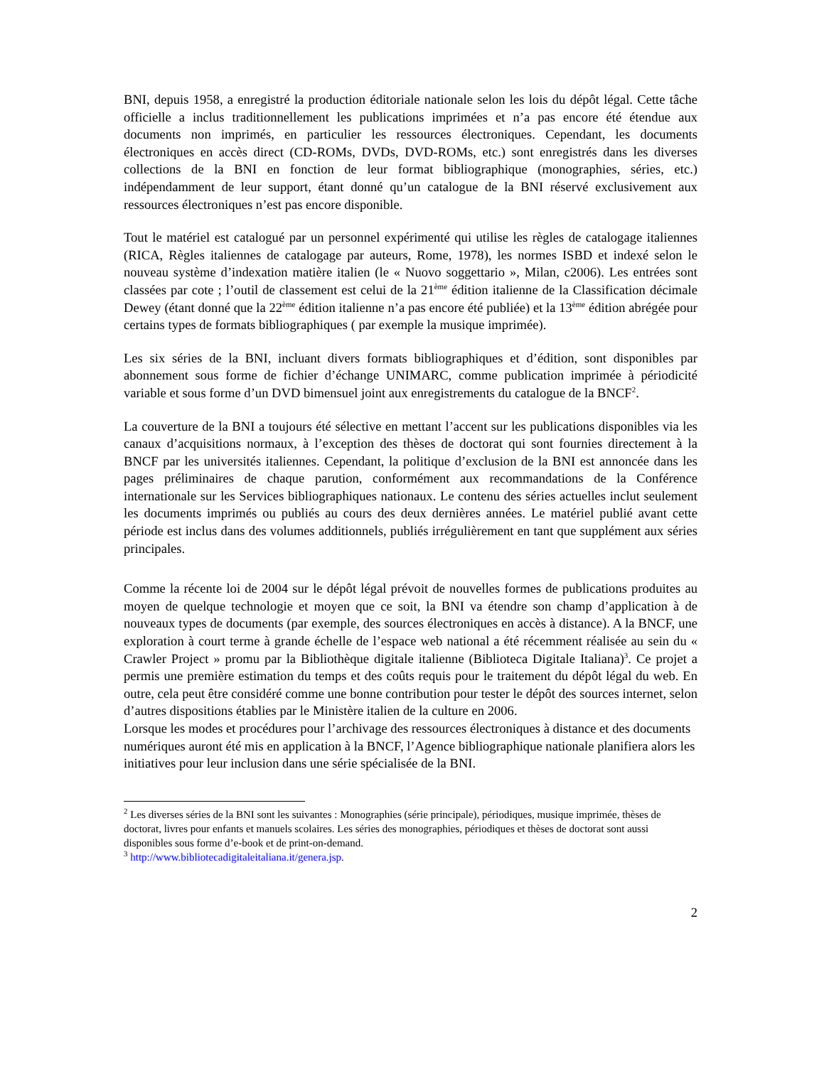BNI, depuis 1958, a enregistré la production éditoriale nationale selon les lois du dépôt légal. Cette tâche officielle a inclus traditionnellement les publications imprimées et n’a pas encore été étendue aux documents non imprimés, en particulier les ressources électroniques. Cependant, les documents électroniques en accès direct (CD-ROMs, DVDs, DVD-ROMs, etc.) sont enregistrés dans les diverses collections de la BNI en fonction de leur format bibliographique (monographies, séries, etc.) indépendamment de leur support, étant donné qu’un catalogue de la BNI réservé exclusivement aux ressources électroniques n’est pas encore disponible.
Tout le matériel est catalogué par un personnel expérimenté qui utilise les règles de catalogage italiennes (RICA, Règles italiennes de catalogage par auteurs, Rome, 1978), les normes ISBD et indexé selon le nouveau système d’indexation matière italien (le « Nuovo soggettario », Milan, c2006). Les entrées sont classées par cote ; l’outil de classement est celui de la 21<sup>ème</sup> édition italienne de la Classification décimale Dewey (étant donné que la 22<sup>ème</sup> édition italienne n’a pas encore été publiée) et la 13<sup>ème</sup> édition abrégée pour certains types de formats bibliographiques ( par exemple la musique imprimée).
Les six séries de la BNI, incluant divers formats bibliographiques et d’édition, sont disponibles par abonnement sous forme de fichier d’échange UNIMARC, comme publication imprimée à périodicité variable et sous forme d’un DVD bimensuel joint aux enregistrements du catalogue de la BNCF<sup>2</sup>.
La couverture de la BNI a toujours été sélective en mettant l’accent sur les publications disponibles via les canaux d’acquisitions normaux, à l’exception des thèses de doctorat qui sont fournies directement à la BNCF par les universités italiennes. Cependant, la politique d’exclusion de la BNI est annoncée dans les pages préliminaires de chaque parution, conformément aux recommandations de la Conférence internationale sur les Services bibliographiques nationaux. Le contenu des séries actuelles inclut seulement les documents imprimés ou publiés au cours des deux dernières années. Le matériel publié avant cette période est inclus dans des volumes additionnels, publiés irrégulièrement en tant que supplément aux séries principales.
Comme la récente loi de 2004 sur le dépôt légal prévoit de nouvelles formes de publications produites au moyen de quelque technologie et moyen que ce soit, la BNI va étendre son champ d’application à de nouveaux types de documents (par exemple, des sources électroniques en accès à distance). A la BNCF, une exploration à court terme à grande échelle de l’espace web national a été récemment réalisée au sein du « Crawler Project » promu par la Bibliothèque digitale italienne (Biblioteca Digitale Italiana)<sup>3</sup>. Ce projet a permis une première estimation du temps et des coûts requis pour le traitement du dépôt légal du web. En outre, cela peut être considéré comme une bonne contribution pour tester le dépôt des sources internet, selon d’autres dispositions établies par le Ministère italien de la culture en 2006.
Lorsque les modes et procédures pour l’archivage des ressources électroniques à distance et des documents numériques auront été mis en application à la BNCF, l’Agence bibliographique nationale planifiera alors les initiatives pour leur inclusion dans une série spécialisée de la BNI.
<sup>2</sup> Les diverses séries de la BNI sont les suivantes : Monographies (série principale), périodiques, musique imprimée, thèses de doctorat, livres pour enfants et manuels scolaires. Les séries des monographies, périodiques et thèses de doctorat sont aussi disponibles sous forme d’e-book et de print-on-demand.
<sup>3</sup> http://www.bibliotecadigitaleitaliana.it/genera.jsp.
2